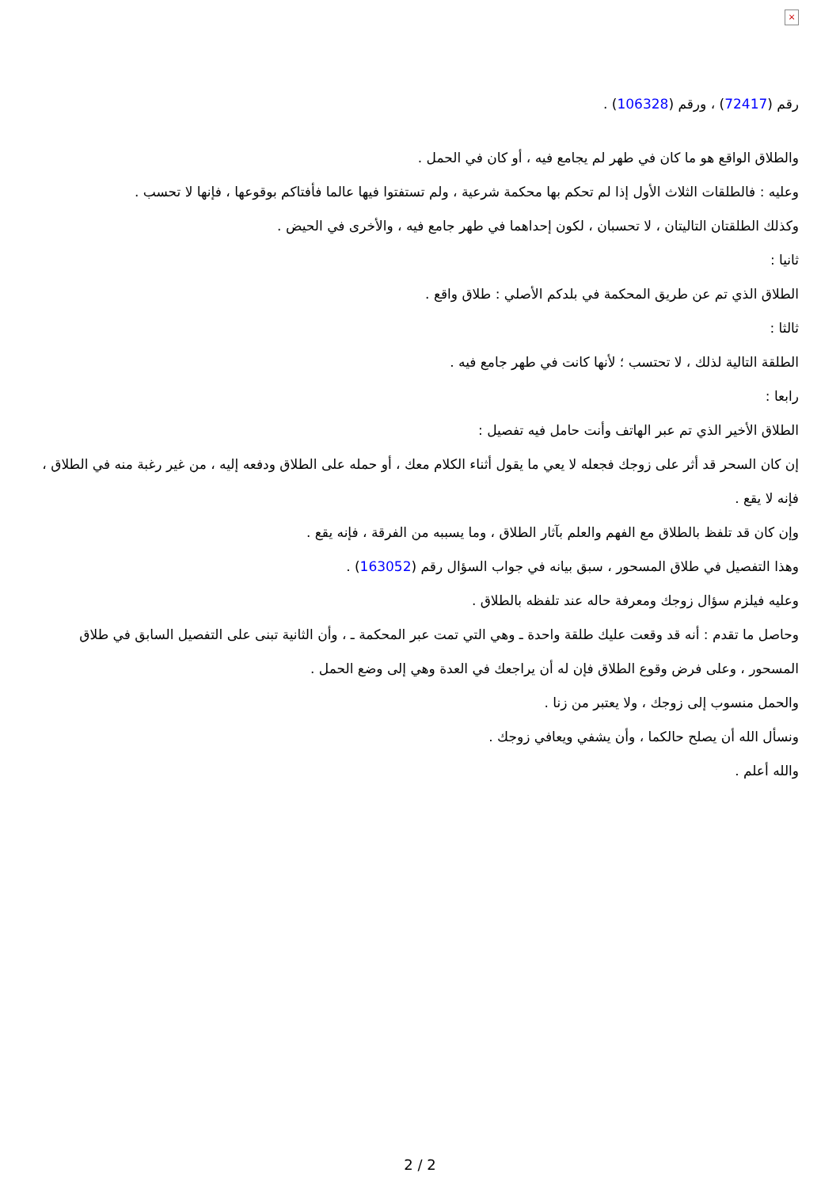×
رقم (72417) ، ورقم (106328) .
والطلاق الواقع هو ما كان في طهر لم يجامع فيه ، أو كان في الحمل .
وعليه : فالطلقات الثلاث الأول إذا لم تحكم بها محكمة شرعية ، ولم تستفتوا فيها عالما فأفتاكم بوقوعها ، فإنها لا تحسب .
وكذلك الطلقتان التاليتان ، لا تحسبان ، لكون إحداهما في طهر جامع فيه ، والأخرى في الحيض .
ثانيا :
الطلاق الذي تم عن طريق المحكمة في بلدكم الأصلي : طلاق واقع .
ثالثا :
الطلقة التالية لذلك ، لا تحتسب ؛ لأنها كانت في طهر جامع فيه .
رابعا :
الطلاق الأخير الذي تم عبر الهاتف وأنت حامل فيه تفصيل :
إن كان السحر قد أثر على زوجك فجعله لا يعي ما يقول أثناء الكلام معك ، أو حمله على الطلاق ودفعه إليه ، من غير رغبة منه في الطلاق ، فإنه لا يقع .
وإن كان قد تلفظ بالطلاق مع الفهم والعلم بآثار الطلاق ، وما يسببه من الفرقة ، فإنه يقع .
وهذا التفصيل في طلاق المسحور ، سبق بيانه في جواب السؤال رقم (163052) .
وعليه فيلزم سؤال زوجك ومعرفة حاله عند تلفظه بالطلاق .
وحاصل ما تقدم : أنه قد وقعت عليك طلقة واحدة ـ وهي التي تمت عبر المحكمة ـ ، وأن الثانية تبنى على التفصيل السابق في طلاق المسحور ، وعلى فرض وقوع الطلاق فإن له أن يراجعك في العدة وهي إلى وضع الحمل .
والحمل منسوب إلى زوجك ، ولا يعتبر من زنا .
ونسأل الله أن يصلح حالكما ، وأن يشفي ويعافي زوجك .
والله أعلم .
2 / 2